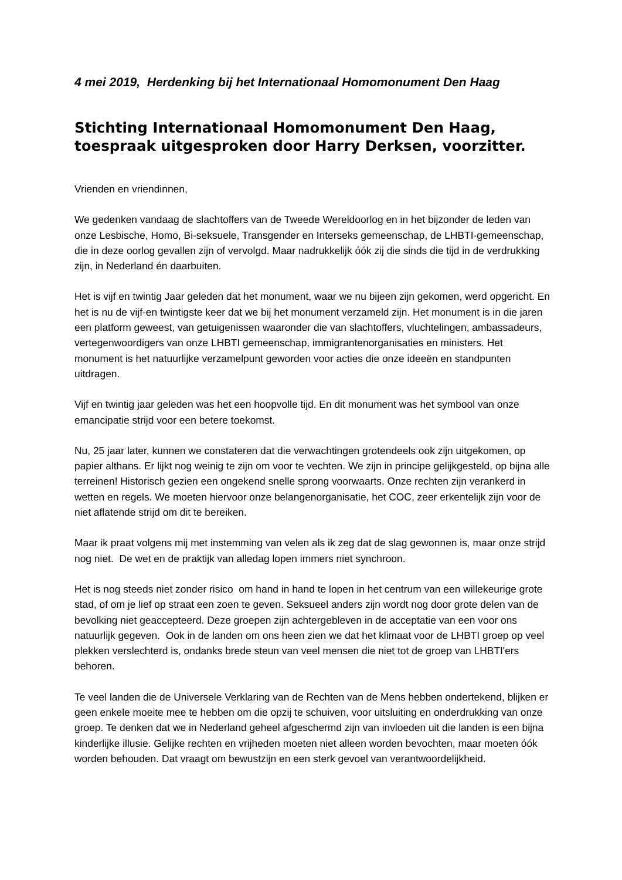4 mei 2019, Herdenking bij het Internationaal Homomonument Den Haag
Stichting Internationaal Homomonument Den Haag,
toespraak uitgesproken door Harry Derksen, voorzitter.
Vrienden en vriendinnen,
We gedenken vandaag de slachtoffers van de Tweede Wereldoorlog en in het bijzonder de leden van onze Lesbische, Homo, Bi-seksuele, Transgender en Interseks gemeenschap, de LHBTI-gemeenschap, die in deze oorlog gevallen zijn of vervolgd. Maar nadrukkelijk óók zij die sinds die tijd in de verdrukking zijn, in Nederland én daarbuiten.
Het is vijf en twintig Jaar geleden dat het monument, waar we nu bijeen zijn gekomen, werd opgericht. En het is nu de vijf-en twintigste keer dat we bij het monument verzameld zijn. Het monument is in die jaren een platform geweest, van getuigenissen waaronder die van slachtoffers, vluchtelingen, ambassadeurs, vertegenwoordigers van onze LHBTI gemeenschap, immigrantenorganisaties en ministers. Het monument is het natuurlijke verzamelpunt geworden voor acties die onze ideeën en standpunten uitdragen.
Vijf en twintig jaar geleden was het een hoopvolle tijd. En dit monument was het symbool van onze emancipatie strijd voor een betere toekomst.
Nu, 25 jaar later, kunnen we constateren dat die verwachtingen grotendeels ook zijn uitgekomen, op papier althans. Er lijkt nog weinig te zijn om voor te vechten. We zijn in principe gelijkgesteld, op bijna alle terreinen! Historisch gezien een ongekend snelle sprong voorwaarts. Onze rechten zijn verankerd in wetten en regels. We moeten hiervoor onze belangenorganisatie, het COC, zeer erkentelijk zijn voor de niet aflatende strijd om dit te bereiken.
Maar ik praat volgens mij met instemming van velen als ik zeg dat de slag gewonnen is, maar onze strijd nog niet. De wet en de praktijk van alledag lopen immers niet synchroon.
Het is nog steeds niet zonder risico om hand in hand te lopen in het centrum van een willekeurige grote stad, of om je lief op straat een zoen te geven. Seksueel anders zijn wordt nog door grote delen van de bevolking niet geaccepteerd. Deze groepen zijn achtergebleven in de acceptatie van een voor ons natuurlijk gegeven. Ook in de landen om ons heen zien we dat het klimaat voor de LHBTI groep op veel plekken verslechterd is, ondanks brede steun van veel mensen die niet tot de groep van LHBTI'ers behoren.
Te veel landen die de Universele Verklaring van de Rechten van de Mens hebben ondertekend, blijken er geen enkele moeite mee te hebben om die opzij te schuiven, voor uitsluiting en onderdrukking van onze groep. Te denken dat we in Nederland geheel afgeschermd zijn van invloeden uit die landen is een bijna kinderlijke illusie. Gelijke rechten en vrijheden moeten niet alleen worden bevochten, maar moeten óók worden behouden. Dat vraagt om bewustzijn en een sterk gevoel van verantwoordelijkheid.